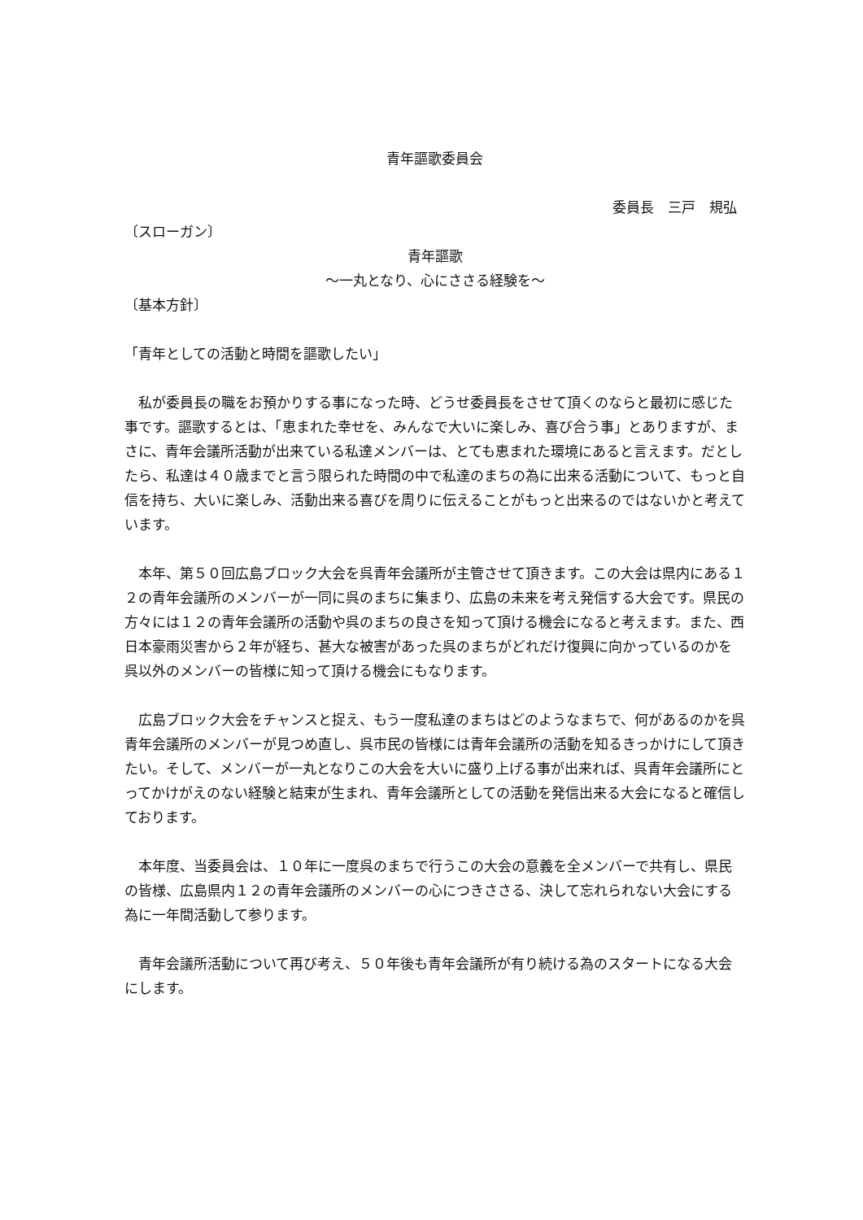青年謳歌委員会
委員長　三戸　規弘
〔スローガン〕
青年謳歌
〜一丸となり、心にささる経験を〜
〔基本方針〕
「青年としての活動と時間を謳歌したい」
　私が委員長の職をお預かりする事になった時、どうせ委員長をさせて頂くのならと最初に感じた事です。謳歌するとは、「恵まれた幸せを、みんなで大いに楽しみ、喜び合う事」とありますが、まさに、青年会議所活動が出来ている私達メンバーは、とても恵まれた環境にあると言えます。だとしたら、私達は４０歳までと言う限られた時間の中で私達のまちの為に出来る活動について、もっと自信を持ち、大いに楽しみ、活動出来る喜びを周りに伝えることがもっと出来るのではないかと考えています。
　本年、第５０回広島ブロック大会を呉青年会議所が主管させて頂きます。この大会は県内にある１２の青年会議所のメンバーが一同に呉のまちに集まり、広島の未来を考え発信する大会です。県民の方々には１２の青年会議所の活動や呉のまちの良さを知って頂ける機会になると考えます。また、西日本豪雨災害から２年が経ち、甚大な被害があった呉のまちがどれだけ復興に向かっているのかを呉以外のメンバーの皆様に知って頂ける機会にもなります。
　広島ブロック大会をチャンスと捉え、もう一度私達のまちはどのようなまちで、何があるのかを呉青年会議所のメンバーが見つめ直し、呉市民の皆様には青年会議所の活動を知るきっかけにして頂きたい。そして、メンバーが一丸となりこの大会を大いに盛り上げる事が出来れば、呉青年会議所にとってかけがえのない経験と結束が生まれ、青年会議所としての活動を発信出来る大会になると確信しております。
　本年度、当委員会は、１０年に一度呉のまちで行うこの大会の意義を全メンバーで共有し、県民の皆様、広島県内１２の青年会議所のメンバーの心につきささる、決して忘れられない大会にする為に一年間活動して参ります。
　青年会議所活動について再び考え、５０年後も青年会議所が有り続ける為のスタートになる大会にします。